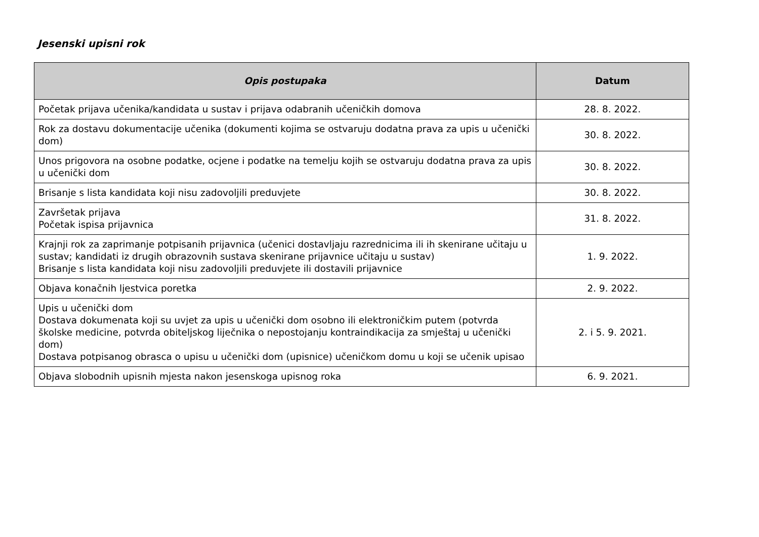Jesenski upisni rok
| Opis postupaka | Datum |
| --- | --- |
| Početak prijava učenika/kandidata u sustav i prijava odabranih učeničkih domova | 28. 8. 2022. |
| Rok za dostavu dokumentacije učenika (dokumenti kojima se ostvaruju dodatna prava za upis u učenički dom) | 30. 8. 2022. |
| Unos prigovora na osobne podatke, ocjene i podatke na temelju kojih se ostvaruju dodatna prava za upis u učenički dom | 30. 8. 2022. |
| Brisanje s lista kandidata koji nisu zadovoljili preduvjete | 30. 8. 2022. |
| Završetak prijava Početak ispisa prijavnica | 31. 8. 2022. |
| Krajnji rok za zaprimanje potpisanih prijavnica (učenici dostavljaju razrednicima ili ih skenirane učitaju u sustav; kandidati iz drugih obrazovnih sustava skenirane prijavnice učitaju u sustav) Brisanje s lista kandidata koji nisu zadovoljili preduvjete ili dostavili prijavnice | 1. 9. 2022. |
| Objava konačnih ljestvica poretka | 2. 9. 2022. |
| Upis u učenički dom Dostava dokumenata koji su uvjet za upis u učenički dom osobno ili elektroničkim putem (potvrda školske medicine, potvrda obiteljskog liječnika o nepostojanju kontraindikacija za smještaj u učenički dom) Dostava potpisanog obrasca o upisu u učenički dom (upisnice) učeničkom domu u koji se učenik upisao | 2. i 5. 9. 2021. |
| Objava slobodnih upisnih mjesta nakon jesenskoga upisnog roka | 6. 9. 2021. |